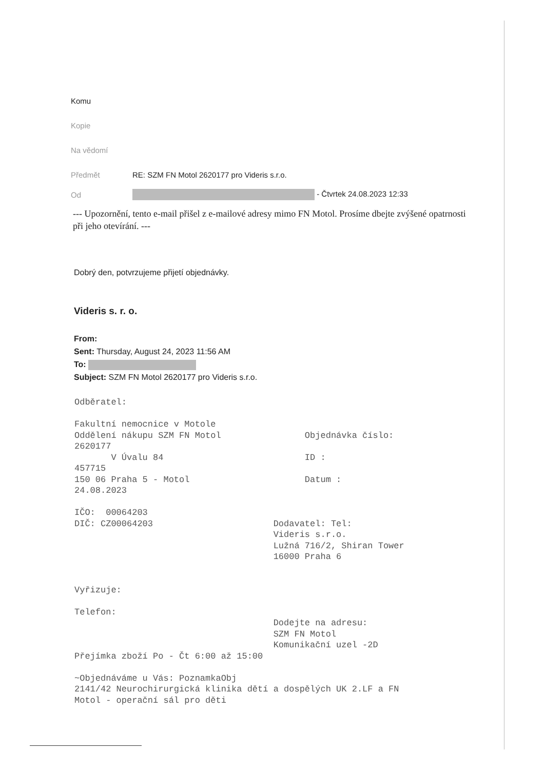Komu
Kopie
Na vědomí
Předmět RE: SZM FN Motol 2620177 pro Videris s.r.o.
Od - Čtvrtek 24.08.2023 12:33
--- Upozornění, tento e-mail přišel z e-mailové adresy mimo FN Motol. Prosíme dbejte zvýšené opatrnosti při jeho otevírání. ---
Dobrý den, potvrzujeme přijetí objednávky.
Videris s. r. o.
From:
Sent: Thursday, August 24, 2023 11:56 AM
To:
Subject: SZM FN Motol 2620177 pro Videris s.r.o.
Odběratel: Fakultní nemocnice v Motole Oddělení nákupu SZM FN Motol Objednávka číslo: 2620177 V Úvalu 84 ID : 457715 150 06 Praha 5 - Motol Datum : 24.08.2023 IČO: 00064203 DIČ: CZ00064203 Dodavatel: Tel: Videris s.r.o. Lužná 716/2, Shiran Tower 16000 Praha 6 Vyřizuje: Telefon: Dodejte na adresu: SZM FN Motol Komunikační uzel -2D Přejímka zboží Po - Čt 6:00 až 15:00 ~Objednáváme u Vás: PoznamkaObj 2141/42 Neurochirurgická klinika dětí a dospělých UK 2.LF a FN Motol - operační sál pro děti